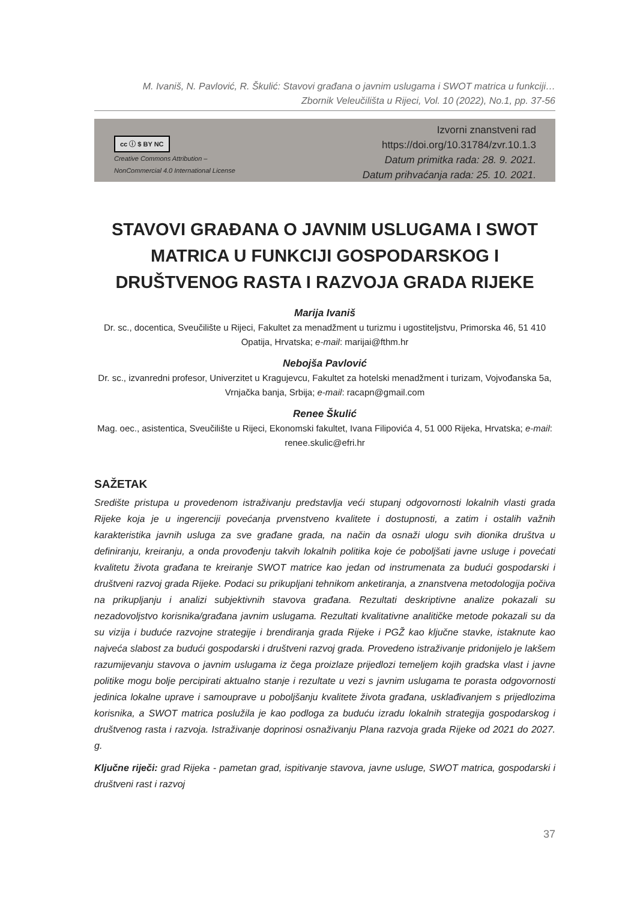M. Ivaniš, N. Pavlović, R. Škulić: Stavovi građana o javnim uslugama i SWOT matrica u funkciji…
Zbornik Veleučilišta u Rijeci, Vol. 10 (2022), No.1, pp. 37-56
cc ⓘ $ BY NC
Creative Commons Attribution –
NonCommercial 4.0 International License
Izvorni znanstveni rad
https://doi.org/10.31784/zvr.10.1.3
Datum primitka rada: 28. 9. 2021.
Datum prihvaćanja rada: 25. 10. 2021.
STAVOVI GRAĐANA O JAVNIM USLUGAMA I SWOT MATRICA U FUNKCIJI GOSPODARSKOG I DRUŠTVENOG RASTA I RAZVOJA GRADA RIJEKE
Marija Ivaniš
Dr. sc., docentica, Sveučilište u Rijeci, Fakultet za menadžment u turizmu i ugostiteljstvu, Primorska 46, 51 410 Opatija, Hrvatska; e-mail: marijai@fthm.hr
Nebojša Pavlović
Dr. sc., izvanredni profesor, Univerzitet u Kragujevcu, Fakultet za hotelski menadžment i turizam, Vojvođanska 5a, Vrnjačka banja, Srbija; e-mail: racapn@gmail.com
Renee Škulić
Mag. oec., asistentica, Sveučilište u Rijeci, Ekonomski fakultet, Ivana Filipovića 4, 51 000 Rijeka, Hrvatska; e-mail: renee.skulic@efri.hr
SAŽETAK
Središte pristupa u provedenom istraživanju predstavlja veći stupanj odgovornosti lokalnih vlasti grada Rijeke koja je u ingerenciji povećanja prvenstveno kvalitete i dostupnosti, a zatim i ostalih važnih karakteristika javnih usluga za sve građane grada, na način da osnaži ulogu svih dionika društva u definiranju, kreiranju, a onda provođenju takvih lokalnih politika koje će poboljšati javne usluge i povećati kvalitetu života građana te kreiranje SWOT matrice kao jedan od instrumenata za budući gospodarski i društveni razvoj grada Rijeke. Podaci su prikupljani tehnikom anketiranja, a znanstvena metodologija počiva na prikupljanju i analizi subjektivnih stavova građana. Rezultati deskriptivne analize pokazali su nezadovoljstvo korisnika/građana javnim uslugama. Rezultati kvalitativne analitičke metode pokazali su da su vizija i buduće razvojne strategije i brendiranja grada Rijeke i PGŽ kao ključne stavke, istaknute kao najveća slabost za budući gospodarski i društveni razvoj grada. Provedeno istraživanje pridonijelo je lakšem razumijevanju stavova o javnim uslugama iz čega proizlaze prijedlozi temeljem kojih gradska vlast i javne politike mogu bolje percipirati aktualno stanje i rezultate u vezi s javnim uslugama te porasta odgovornosti jedinica lokalne uprave i samouprave u poboljšanju kvalitete života građana, usklađivanjem s prijedlozima korisnika, a SWOT matrica poslužila je kao podloga za buduću izradu lokalnih strategija gospodarskog i društvenog rasta i razvoja. Istraživanje doprinosi osnaživanju Plana razvoja grada Rijeke od 2021 do 2027. g.
Ključne riječi: grad Rijeka - pametan grad, ispitivanje stavova, javne usluge, SWOT matrica, gospodarski i društveni rast i razvoj
37